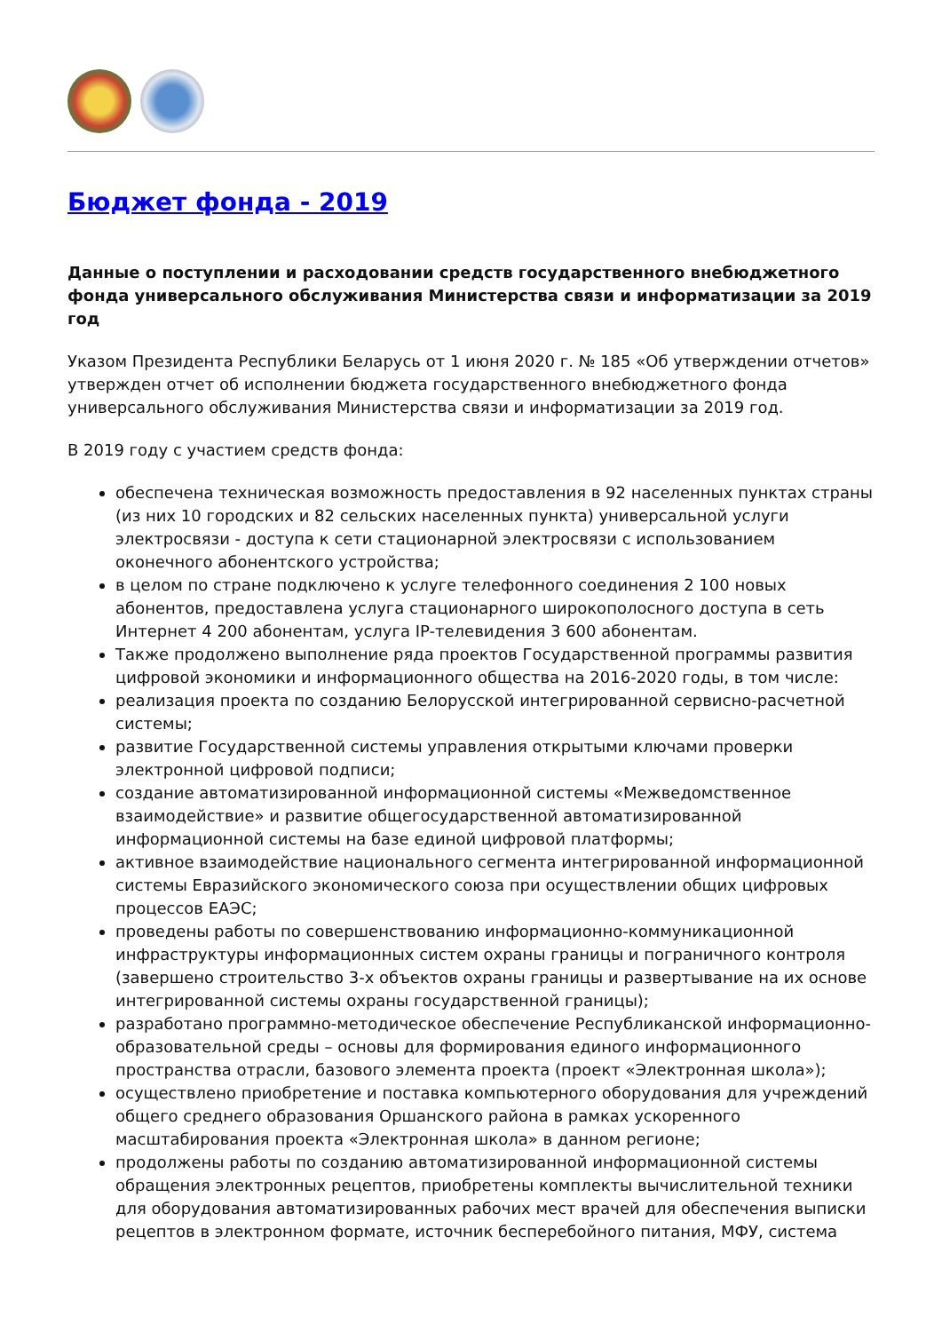Бюджет фонда - 2019
Данные о поступлении и расходовании средств государственного внебюджетного фонда универсального обслуживания Министерства связи и информатизации за 2019 год
Указом Президента Республики Беларусь от 1 июня 2020 г. № 185 «Об утверждении отчетов» утвержден отчет об исполнении бюджета государственного внебюджетного фонда универсального обслуживания Министерства связи и информатизации за 2019 год.
В 2019 году с участием средств фонда:
обеспечена техническая возможность предоставления в 92 населенных пунктах страны (из них 10 городских и 82 сельских населенных пункта) универсальной услуги электросвязи - доступа к сети стационарной электросвязи с использованием оконечного абонентского устройства;
в целом по стране подключено к услуге телефонного соединения 2 100 новых абонентов, предоставлена услуга стационарного широкополосного доступа в сеть Интернет 4 200 абонентам, услуга IP-телевидения 3 600 абонентам.
Также продолжено выполнение ряда проектов Государственной программы развития цифровой экономики и информационного общества на 2016-2020 годы, в том числе:
реализация проекта по созданию Белорусской интегрированной сервисно-расчетной системы;
развитие Государственной системы управления открытыми ключами проверки электронной цифровой подписи;
создание автоматизированной информационной системы «Межведомственное взаимодействие» и развитие общегосударственной автоматизированной информационной системы на базе единой цифровой платформы;
активное взаимодействие национального сегмента интегрированной информационной системы Евразийского экономического союза при осуществлении общих цифровых процессов ЕАЭС;
проведены работы по совершенствованию информационно-коммуникационной инфраструктуры информационных систем охраны границы и пограничного контроля (завершено строительство 3-х объектов охраны границы и развертывание на их основе интегрированной системы охраны государственной границы);
разработано программно-методическое обеспечение Республиканской информационно-образовательной среды – основы для формирования единого информационного пространства отрасли, базового элемента проекта (проект «Электронная школа»);
осуществлено приобретение и поставка компьютерного оборудования для учреждений общего среднего образования Оршанского района в рамках ускоренного масштабирования проекта «Электронная школа» в данном регионе;
продолжены работы по созданию автоматизированной информационной системы обращения электронных рецептов, приобретены комплекты вычислительной техники для оборудования автоматизированных рабочих мест врачей для обеспечения выписки рецептов в электронном формате, источник бесперебойного питания, МФУ, система